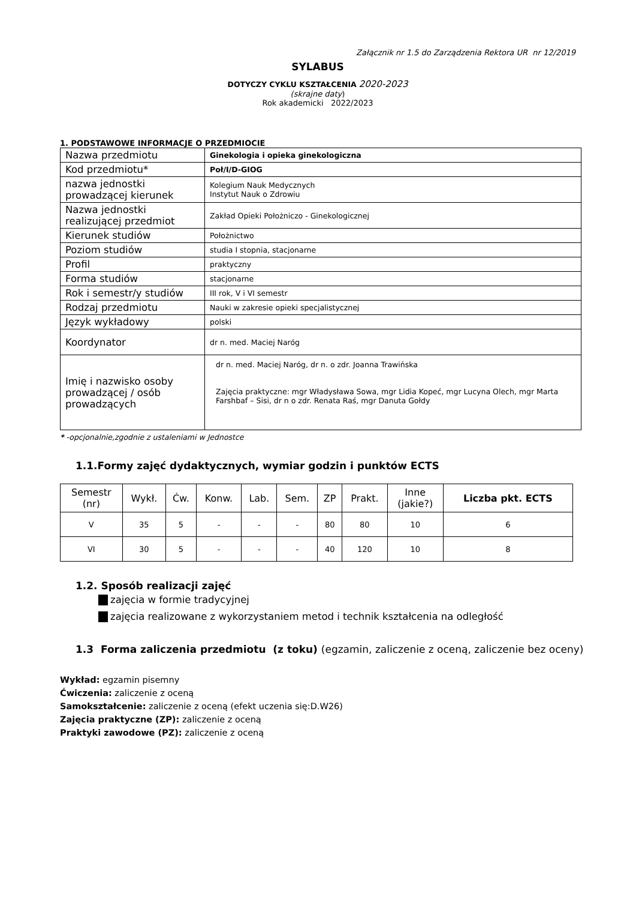Załącznik nr 1.5 do Zarządzenia Rektora UR nr 12/2019
SYLABUS
DOTYCZY CYKLU KSZTAŁCENIA 2020-2023
(skrajne daty)
Rok akademicki 2022/2023
1. PODSTAWOWE INFORMACJE O PRZEDMIOCIE
| Nazwa przedmiotu | Ginekologia i opieka ginekologiczna |
| Kod przedmiotu* | Poł/I/D-GIOG |
| nazwa jednostki prowadzącej kierunek | Kolegium Nauk Medycznych Instytut Nauk o Zdrowiu |
| Nazwa jednostki realizującej przedmiot | Zakład Opieki Położniczo - Ginekologicznej |
| Kierunek studiów | Położnictwo |
| Poziom studiów | studia I stopnia, stacjonarne |
| Profil | praktyczny |
| Forma studiów | stacjonarne |
| Rok i semestr/y studiów | III rok, V i VI semestr |
| Rodzaj przedmiotu | Nauki w zakresie opieki specjalistycznej |
| Język wykładowy | polski |
| Koordynator | dr n. med. Maciej Naróg |
| Imię i nazwisko osoby prowadzącej / osób prowadzących | dr n. med. Maciej Naróg, dr n. o zdr. Joanna Trawińska Zajęcia praktyczne: mgr Władysława Sowa, mgr Lidia Kopeć, mgr Lucyna Olech, mgr Marta Farshbaf – Sisi, dr n o zdr. Renata Raś, mgr Danuta Gołdy |
* -opcjonalnie,zgodnie z ustaleniami w Jednostce
1.1.Formy zajęć dydaktycznych, wymiar godzin i punktów ECTS
| Semestr (nr) | Wykł. | Ćw. | Konw. | Lab. | Sem. | ZP | Prakt. | Inne (jakie?) | Liczba pkt. ECTS |
| --- | --- | --- | --- | --- | --- | --- | --- | --- | --- |
| V | 35 | 5 | - | - | - | 80 | 80 | 10 | 6 |
| VI | 30 | 5 | - | - | - | 40 | 120 | 10 | 8 |
1.2. Sposób realizacji zajęć
zajęcia w formie tradycyjnej
zajęcia realizowane z wykorzystaniem metod i technik kształcenia na odległość
1.3 Forma zaliczenia przedmiotu (z toku) (egzamin, zaliczenie z oceną, zaliczenie bez oceny)
Wykład: egzamin pisemny
Ćwiczenia: zaliczenie z oceną
Samokształcenie: zaliczenie z oceną (efekt uczenia się:D.W26)
Zajęcia praktyczne (ZP): zaliczenie z oceną
Praktyki zawodowe (PZ): zaliczenie z oceną